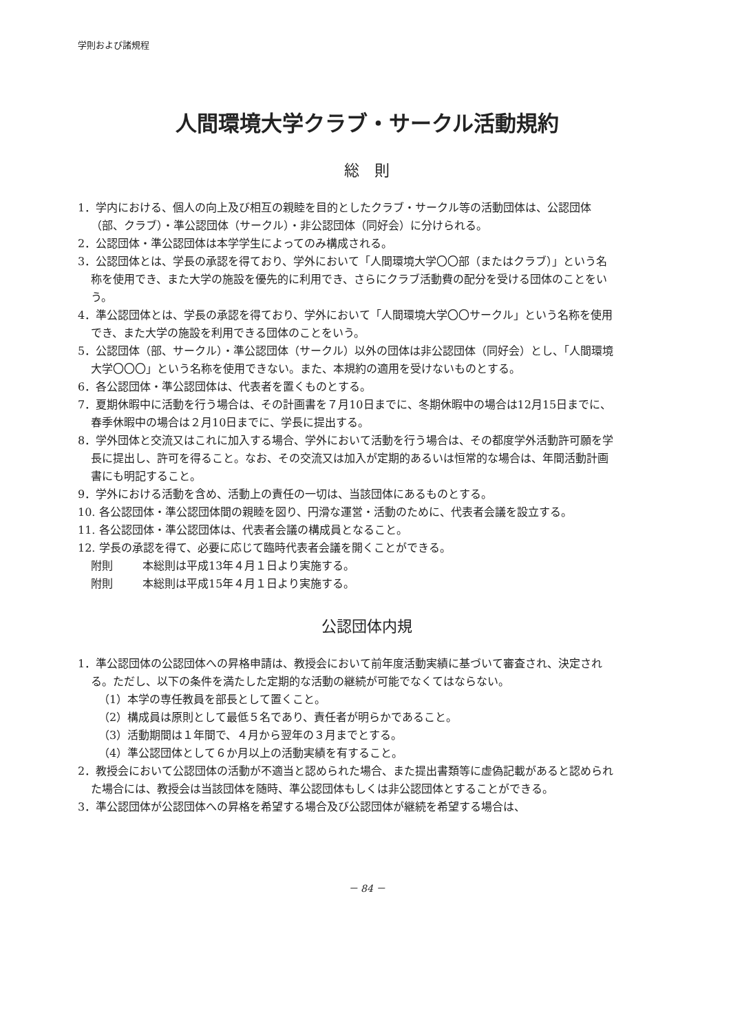学則および諸規程
人間環境大学クラブ・サークル活動規約
総　則
1．学内における、個人の向上及び相互の親睦を目的としたクラブ・サークル等の活動団体は、公認団体（部、クラブ）・準公認団体（サークル）・非公認団体（同好会）に分けられる。
2．公認団体・準公認団体は本学学生によってのみ構成される。
3．公認団体とは、学長の承認を得ており、学外において「人間環境大学〇〇部（またはクラブ）」という名称を使用でき、また大学の施設を優先的に利用でき、さらにクラブ活動費の配分を受ける団体のことをいう。
4．準公認団体とは、学長の承認を得ており、学外において「人間環境大学〇〇サークル」という名称を使用でき、また大学の施設を利用できる団体のことをいう。
5．公認団体（部、サークル）・準公認団体（サークル）以外の団体は非公認団体（同好会）とし、「人間環境大学〇〇〇」という名称を使用できない。また、本規約の適用を受けないものとする。
6．各公認団体・準公認団体は、代表者を置くものとする。
7．夏期休暇中に活動を行う場合は、その計画書を７月10日までに、冬期休暇中の場合は12月15日までに、春季休暇中の場合は２月10日までに、学長に提出する。
8．学外団体と交流又はこれに加入する場合、学外において活動を行う場合は、その都度学外活動許可願を学長に提出し、許可を得ること。なお、その交流又は加入が定期的あるいは恒常的な場合は、年間活動計画書にも明記すること。
9．学外における活動を含め、活動上の責任の一切は、当該団体にあるものとする。
10. 各公認団体・準公認団体間の親睦を図り、円滑な運営・活動のために、代表者会議を設立する。
11. 各公認団体・準公認団体は、代表者会議の構成員となること。
12. 学長の承認を得て、必要に応じて臨時代表者会議を開くことができる。
附則 本総則は平成13年４月１日より実施する。
附則 本総則は平成15年４月１日より実施する。
公認団体内規
1．準公認団体の公認団体への昇格申請は、教授会において前年度活動実績に基づいて審査され、決定される。ただし、以下の条件を満たした定期的な活動の継続が可能でなくてはならない。
（1）本学の専任教員を部長として置くこと。
（2）構成員は原則として最低５名であり、責任者が明らかであること。
（3）活動期間は１年間で、４月から翌年の３月までとする。
（4）準公認団体として６か月以上の活動実績を有すること。
2．教授会において公認団体の活動が不適当と認められた場合、また提出書類等に虚偽記載があると認められた場合には、教授会は当該団体を随時、準公認団体もしくは非公認団体とすることができる。
3．準公認団体が公認団体への昇格を希望する場合及び公認団体が継続を希望する場合は、
－ 84 －